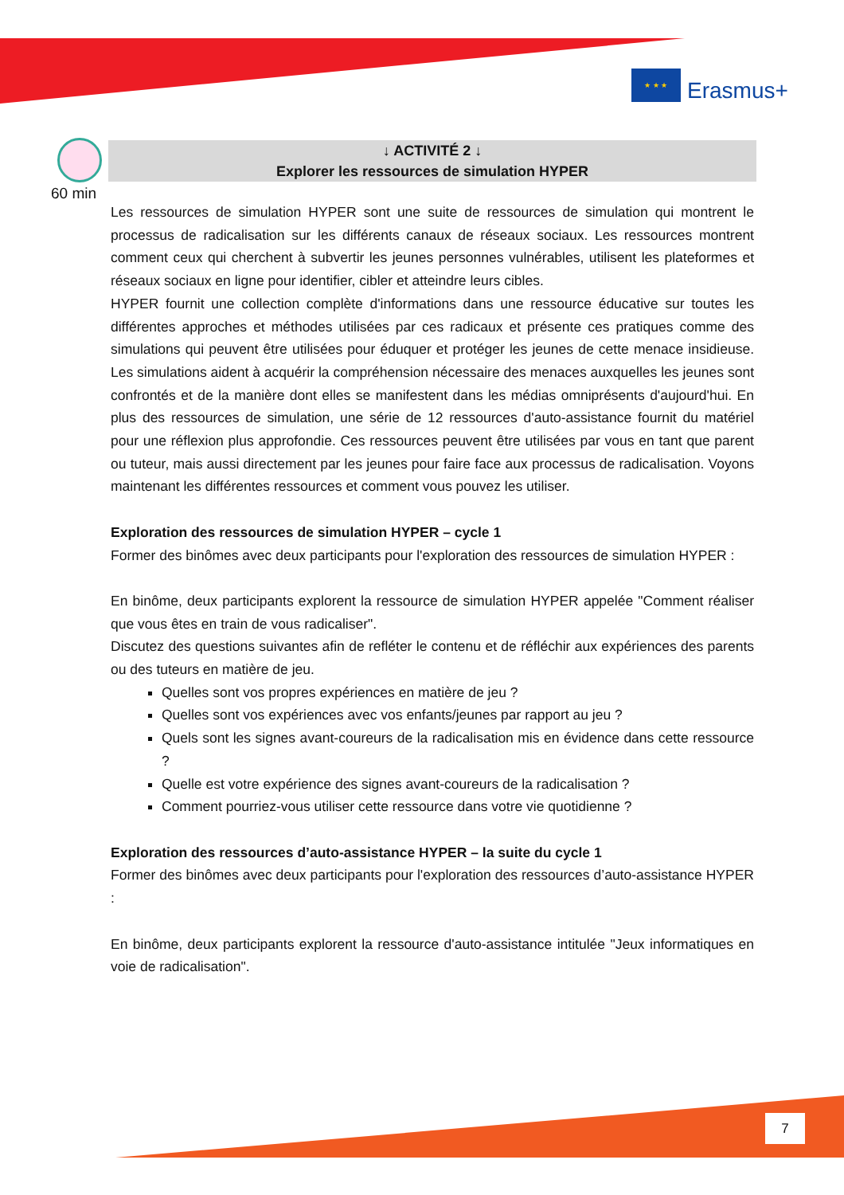★ ★ ★
Erasmus+
60 min
↓ ACTIVITÉ 2 ↓
Explorer les ressources de simulation HYPER
Les ressources de simulation HYPER sont une suite de ressources de simulation qui montrent le processus de radicalisation sur les différents canaux de réseaux sociaux. Les ressources montrent comment ceux qui cherchent à subvertir les jeunes personnes vulnérables, utilisent les plateformes et réseaux sociaux en ligne pour identifier, cibler et atteindre leurs cibles.
HYPER fournit une collection complète d'informations dans une ressource éducative sur toutes les différentes approches et méthodes utilisées par ces radicaux et présente ces pratiques comme des simulations qui peuvent être utilisées pour éduquer et protéger les jeunes de cette menace insidieuse. Les simulations aident à acquérir la compréhension nécessaire des menaces auxquelles les jeunes sont confrontés et de la manière dont elles se manifestent dans les médias omniprésents d'aujourd'hui. En plus des ressources de simulation, une série de 12 ressources d'auto-assistance fournit du matériel pour une réflexion plus approfondie. Ces ressources peuvent être utilisées par vous en tant que parent ou tuteur, mais aussi directement par les jeunes pour faire face aux processus de radicalisation. Voyons maintenant les différentes ressources et comment vous pouvez les utiliser.
Exploration des ressources de simulation HYPER – cycle 1
Former des binômes avec deux participants pour l'exploration des ressources de simulation HYPER :
En binôme, deux participants explorent la ressource de simulation HYPER appelée "Comment réaliser que vous êtes en train de vous radicaliser".
Discutez des questions suivantes afin de refléter le contenu et de réfléchir aux expériences des parents ou des tuteurs en matière de jeu.
Quelles sont vos propres expériences en matière de jeu ?
Quelles sont vos expériences avec vos enfants/jeunes par rapport au jeu ?
Quels sont les signes avant-coureurs de la radicalisation mis en évidence dans cette ressource ?
Quelle est votre expérience des signes avant-coureurs de la radicalisation ?
Comment pourriez-vous utiliser cette ressource dans votre vie quotidienne ?
Exploration des ressources d’auto-assistance HYPER – la suite du cycle 1
Former des binômes avec deux participants pour l'exploration des ressources d’auto-assistance HYPER :
En binôme, deux participants explorent la ressource d'auto-assistance intitulée "Jeux informatiques en voie de radicalisation".
7